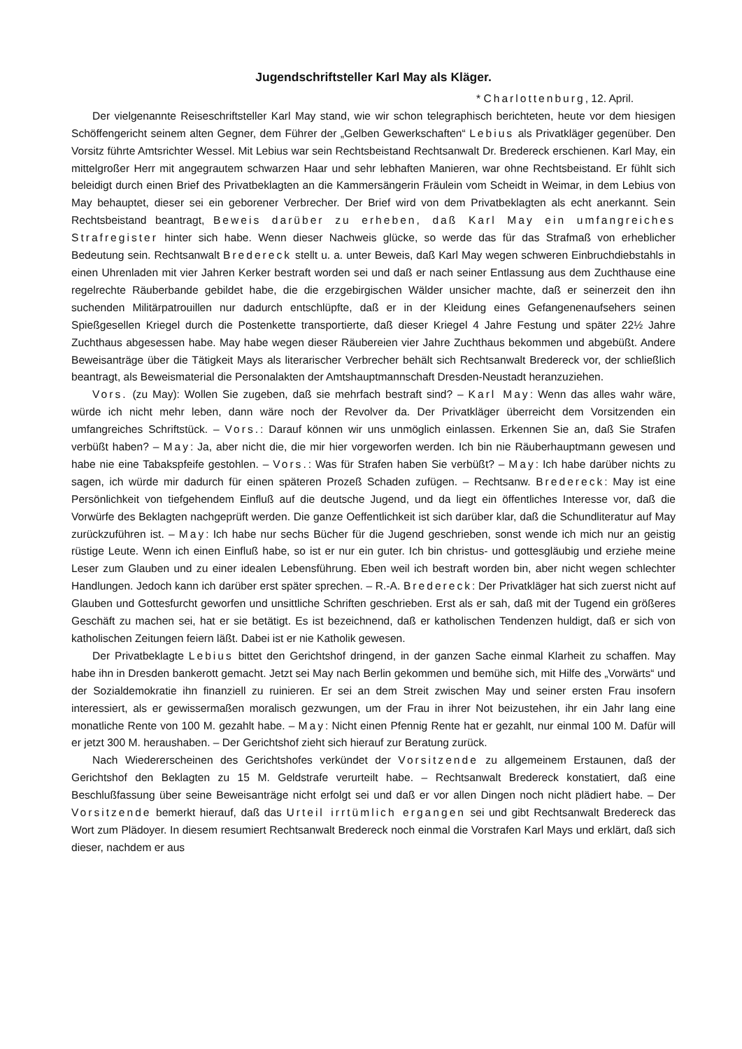Jugendschriftsteller Karl May als Kläger.
* Charlottenburg, 12. April.
Der vielgenannte Reiseschriftsteller Karl May stand, wie wir schon telegraphisch berichteten, heute vor dem hiesigen Schöffengericht seinem alten Gegner, dem Führer der „Gelben Gewerkschaften“ Lebius als Privatkläger gegenüber. Den Vorsitz führte Amtsrichter Wessel. Mit Lebius war sein Rechtsbeistand Rechtsanwalt Dr. Bredereck erschienen. Karl May, ein mittelgroßer Herr mit angegrautem schwarzen Haar und sehr lebhaften Manieren, war ohne Rechtsbeistand. Er fühlt sich beleidigt durch einen Brief des Privatbeklagten an die Kammersängerin Fräulein vom Scheidt in Weimar, in dem Lebius von May behauptet, dieser sei ein geborener Verbrecher. Der Brief wird von dem Privatbeklagten als echt anerkannt. Sein Rechtsbeistand beantragt, Beweis darüber zu erheben, daß Karl May ein umfangreiches Strafregister hinter sich habe. Wenn dieser Nachweis glücke, so werde das für das Strafmaß von erheblicher Bedeutung sein. Rechtsanwalt Bredereck stellt u. a. unter Beweis, daß Karl May wegen schweren Einbruchdiebstahls in einen Uhrenladen mit vier Jahren Kerker bestraft worden sei und daß er nach seiner Entlassung aus dem Zuchthause eine regelrechte Räuberbande gebildet habe, die die erzgebirgischen Wälder unsicher machte, daß er seinerzeit den ihn suchenden Militärpatrouillen nur dadurch entschlüpfte, daß er in der Kleidung eines Gefangenenaufsehers seinen Spießgesellen Kriegel durch die Postenkette transportierte, daß dieser Kriegel 4 Jahre Festung und später 22½ Jahre Zuchthaus abgesessen habe. May habe wegen dieser Räubereien vier Jahre Zuchthaus bekommen und abgebüßt. Andere Beweisanträge über die Tätigkeit Mays als literarischer Verbrecher behält sich Rechtsanwalt Bredereck vor, der schließlich beantragt, als Beweismaterial die Personalakten der Amtshauptmannschaft Dresden-Neustadt heranzuziehen.
Vors. (zu May): Wollen Sie zugeben, daß sie mehrfach bestraft sind? – Karl May: Wenn das alles wahr wäre, würde ich nicht mehr leben, dann wäre noch der Revolver da. Der Privatkläger überreicht dem Vorsitzenden ein umfangreiches Schriftstück. – Vors.: Darauf können wir uns unmöglich einlassen. Erkennen Sie an, daß Sie Strafen verbüßt haben? – May: Ja, aber nicht die, die mir hier vorgeworfen werden. Ich bin nie Räuberhauptmann gewesen und habe nie eine Tabakspfeife gestohlen. – Vors.: Was für Strafen haben Sie verbüßt? – May: Ich habe darüber nichts zu sagen, ich würde mir dadurch für einen späteren Prozeß Schaden zufügen. – Rechtsanw. Bredereck: May ist eine Persönlichkeit von tiefgehendem Einfluß auf die deutsche Jugend, und da liegt ein öffentliches Interesse vor, daß die Vorwürfe des Beklagten nachgeprüft werden. Die ganze Oeffentlichkeit ist sich darüber klar, daß die Schundliteratur auf May zurückzuführen ist. – May: Ich habe nur sechs Bücher für die Jugend geschrieben, sonst wende ich mich nur an geistig rüstige Leute. Wenn ich einen Einfluß habe, so ist er nur ein guter. Ich bin christus- und gottesgläubig und erziehe meine Leser zum Glauben und zu einer idealen Lebensführung. Eben weil ich bestraft worden bin, aber nicht wegen schlechter Handlungen. Jedoch kann ich darüber erst später sprechen. – R.-A. Bredereck: Der Privatkläger hat sich zuerst nicht auf Glauben und Gottesfurcht geworfen und unsittliche Schriften geschrieben. Erst als er sah, daß mit der Tugend ein größeres Geschäft zu machen sei, hat er sie betätigt. Es ist bezeichnend, daß er katholischen Tendenzen huldigt, daß er sich von katholischen Zeitungen feiern läßt. Dabei ist er nie Katholik gewesen.
Der Privatbeklagte Lebius bittet den Gerichtshof dringend, in der ganzen Sache einmal Klarheit zu schaffen. May habe ihn in Dresden bankerott gemacht. Jetzt sei May nach Berlin gekommen und bemühe sich, mit Hilfe des „Vorwärts“ und der Sozialdemokratie ihn finanziell zu ruinieren. Er sei an dem Streit zwischen May und seiner ersten Frau insofern interessiert, als er gewissermaßen moralisch gezwungen, um der Frau in ihrer Not beizustehen, ihr ein Jahr lang eine monatliche Rente von 100 M. gezahlt habe. – May: Nicht einen Pfennig Rente hat er gezahlt, nur einmal 100 M. Dafür will er jetzt 300 M. heraushaben. – Der Gerichtshof zieht sich hierauf zur Beratung zurück.
Nach Wiedererscheinen des Gerichtshofes verkündet der Vorsitzende zu allgemeinem Erstaunen, daß der Gerichtshof den Beklagten zu 15 M. Geldstrafe verurteilt habe. – Rechtsanwalt Bredereck konstatiert, daß eine Beschlußfassung über seine Beweisanträge nicht erfolgt sei und daß er vor allen Dingen noch nicht plädiert habe. – Der Vorsitzende bemerkt hierauf, daß das Urteil irrtümlich ergangen sei und gibt Rechtsanwalt Bredereck das Wort zum Plädoyer. In diesem resumiert Rechtsanwalt Bredereck noch einmal die Vorstrafen Karl Mays und erklärt, daß sich dieser, nachdem er aus